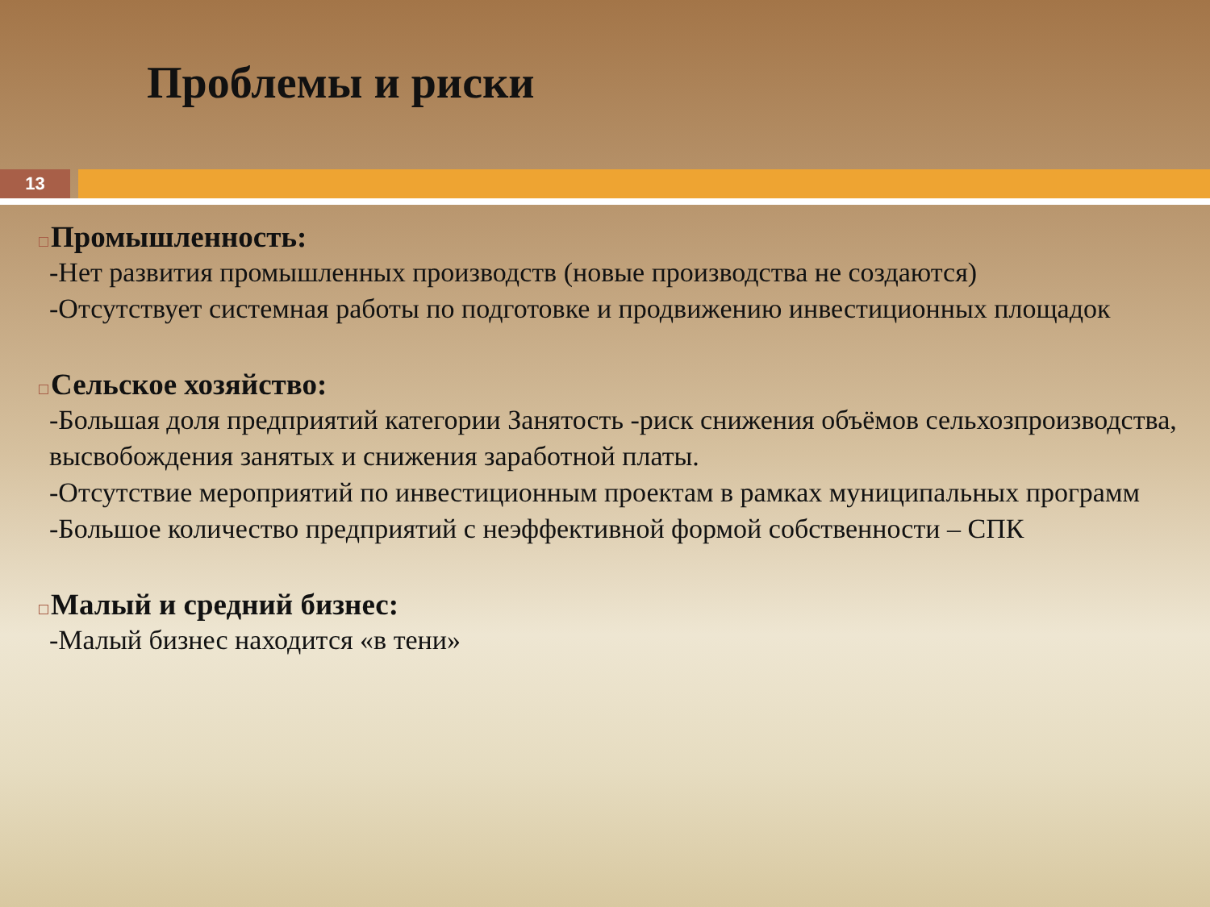Проблемы и риски
13
Промышленность:
-Нет развития промышленных производств (новые производства не создаются)
-Отсутствует системная работы по подготовке и продвижению инвестиционных площадок
Сельское хозяйство:
-Большая доля предприятий категории Занятость -риск снижения объёмов сельхозпроизводства, высвобождения занятых и снижения заработной платы.
-Отсутствие мероприятий по инвестиционным проектам в рамках муниципальных программ
-Большое количество предприятий с неэффективной формой собственности – СПК
Малый и средний бизнес:
-Малый бизнес находится «в тени»